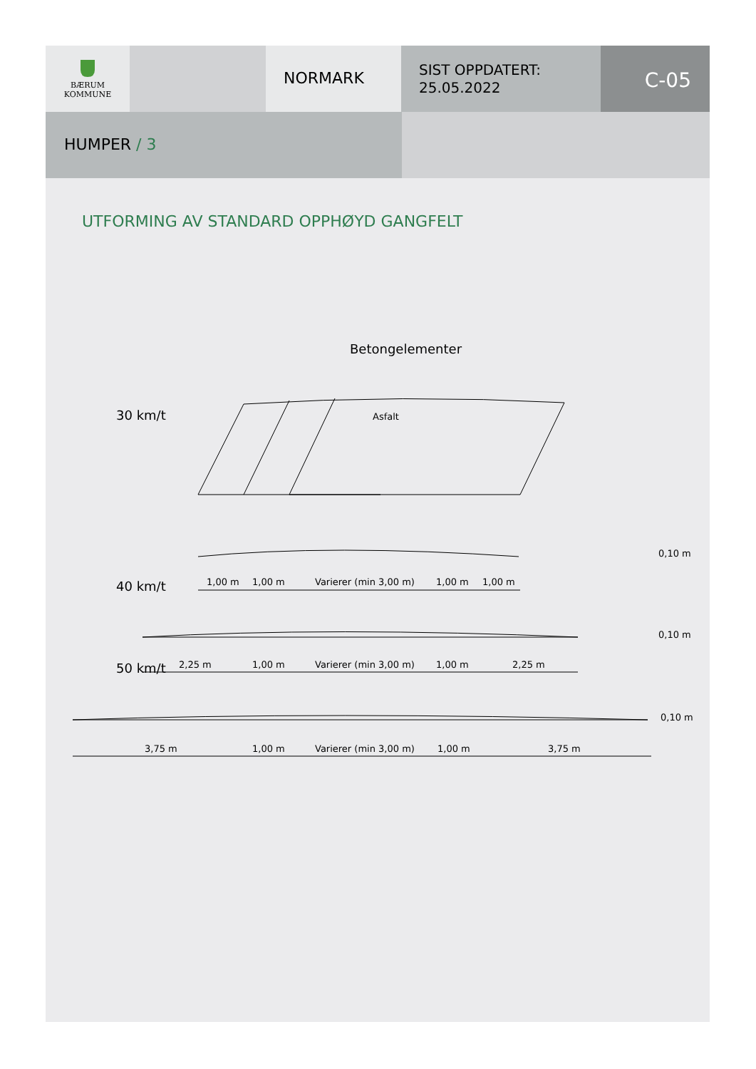BÆRUM
KOMMUNE
NORMARK
SIST OPPDATERT:
25.05.2022
C-05
HUMPER / 3
UTFORMING AV STANDARD OPPHØYD GANGFELT
Betongelementer
30 km/t
Asfalt
1,00 m
1,00 m
Varierer (min 3,00 m)
1,00 m
1,00 m
0,10 m
40 km/t
2,25 m
1,00 m
Varierer (min 3,00 m)
1,00 m
2,25 m
0,10 m
50 km/t
3,75 m
1,00 m
Varierer (min 3,00 m)
1,00 m
3,75 m
0,10 m